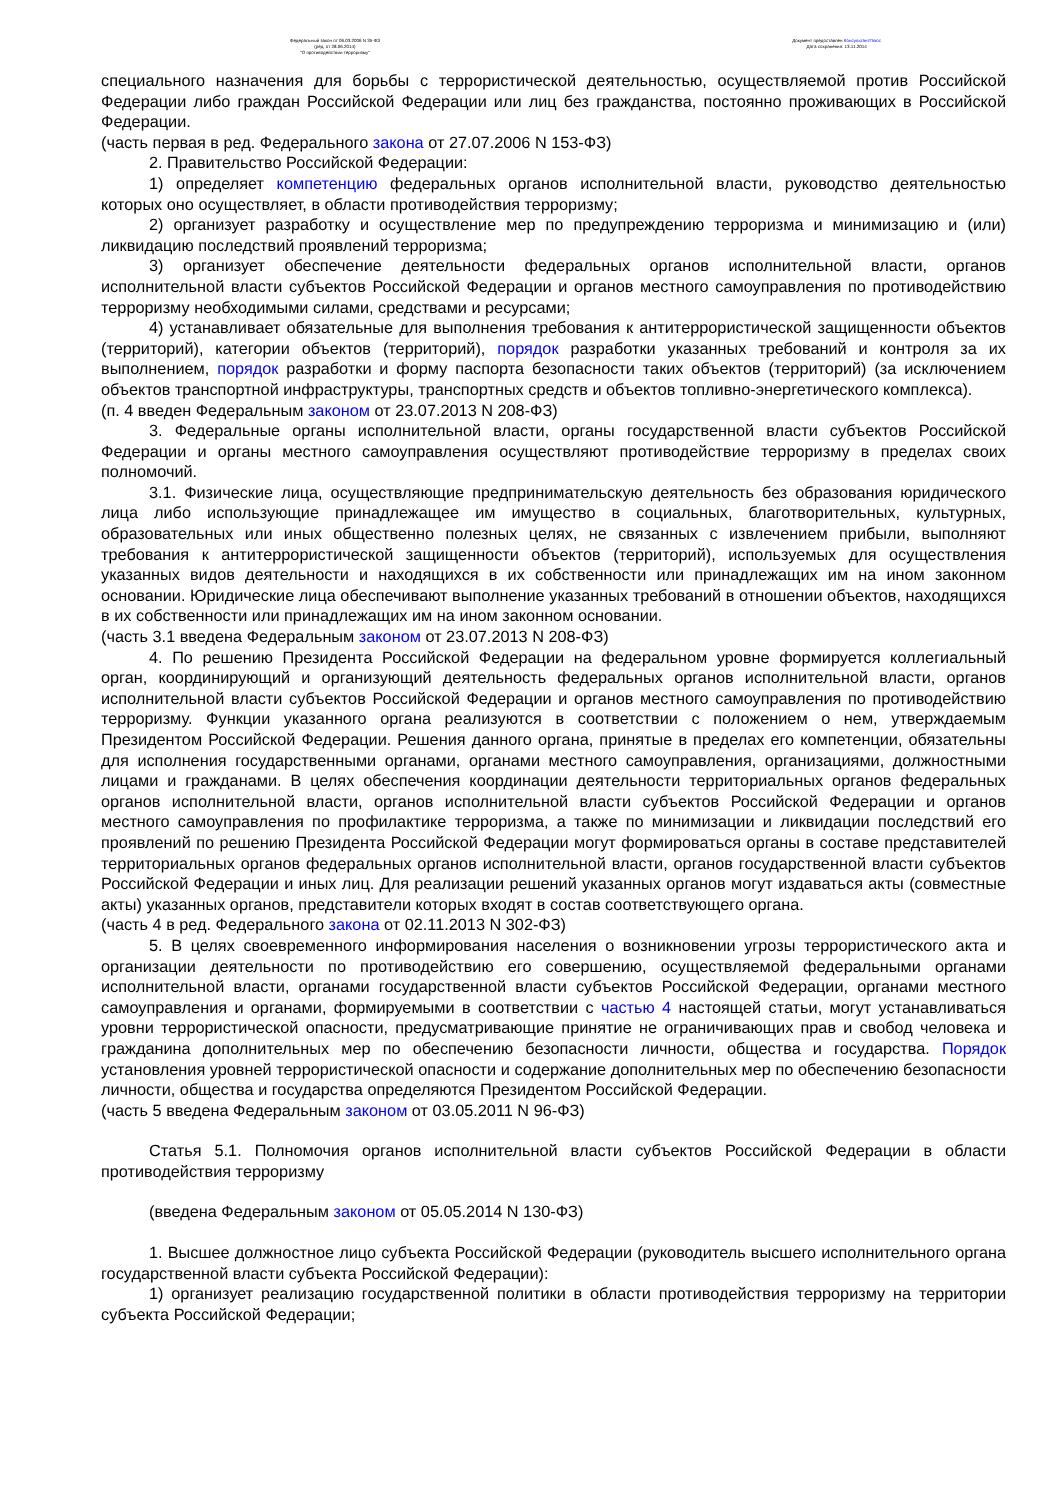Федеральный закон от 06.03.2006 N 35-ФЗ
(ред. от 28.06.2014)
"О противодействии терроризму"
Документ предоставлен КонсультантПлюс
Дата сохранения: 13.11.2014
специального назначения для борьбы с террористической деятельностью, осуществляемой против Российской Федерации либо граждан Российской Федерации или лиц без гражданства, постоянно проживающих в Российской Федерации.
(часть первая в ред. Федерального закона от 27.07.2006 N 153-ФЗ)
2. Правительство Российской Федерации:
1) определяет компетенцию федеральных органов исполнительной власти, руководство деятельностью которых оно осуществляет, в области противодействия терроризму;
2) организует разработку и осуществление мер по предупреждению терроризма и минимизацию и (или) ликвидацию последствий проявлений терроризма;
3) организует обеспечение деятельности федеральных органов исполнительной власти, органов исполнительной власти субъектов Российской Федерации и органов местного самоуправления по противодействию терроризму необходимыми силами, средствами и ресурсами;
4) устанавливает обязательные для выполнения требования к антитеррористической защищенности объектов (территорий), категории объектов (территорий), порядок разработки указанных требований и контроля за их выполнением, порядок разработки и форму паспорта безопасности таких объектов (территорий) (за исключением объектов транспортной инфраструктуры, транспортных средств и объектов топливно-энергетического комплекса).
(п. 4 введен Федеральным законом от 23.07.2013 N 208-ФЗ)
3. Федеральные органы исполнительной власти, органы государственной власти субъектов Российской Федерации и органы местного самоуправления осуществляют противодействие терроризму в пределах своих полномочий.
3.1. Физические лица, осуществляющие предпринимательскую деятельность без образования юридического лица либо использующие принадлежащее им имущество в социальных, благотворительных, культурных, образовательных или иных общественно полезных целях, не связанных с извлечением прибыли, выполняют требования к антитеррористической защищенности объектов (территорий), используемых для осуществления указанных видов деятельности и находящихся в их собственности или принадлежащих им на ином законном основании. Юридические лица обеспечивают выполнение указанных требований в отношении объектов, находящихся в их собственности или принадлежащих им на ином законном основании.
(часть 3.1 введена Федеральным законом от 23.07.2013 N 208-ФЗ)
4. По решению Президента Российской Федерации на федеральном уровне формируется коллегиальный орган, координирующий и организующий деятельность федеральных органов исполнительной власти, органов исполнительной власти субъектов Российской Федерации и органов местного самоуправления по противодействию терроризму. Функции указанного органа реализуются в соответствии с положением о нем, утверждаемым Президентом Российской Федерации. Решения данного органа, принятые в пределах его компетенции, обязательны для исполнения государственными органами, органами местного самоуправления, организациями, должностными лицами и гражданами. В целях обеспечения координации деятельности территориальных органов федеральных органов исполнительной власти, органов исполнительной власти субъектов Российской Федерации и органов местного самоуправления по профилактике терроризма, а также по минимизации и ликвидации последствий его проявлений по решению Президента Российской Федерации могут формироваться органы в составе представителей территориальных органов федеральных органов исполнительной власти, органов государственной власти субъектов Российской Федерации и иных лиц. Для реализации решений указанных органов могут издаваться акты (совместные акты) указанных органов, представители которых входят в состав соответствующего органа.
(часть 4 в ред. Федерального закона от 02.11.2013 N 302-ФЗ)
5. В целях своевременного информирования населения о возникновении угрозы террористического акта и организации деятельности по противодействию его совершению, осуществляемой федеральными органами исполнительной власти, органами государственной власти субъектов Российской Федерации, органами местного самоуправления и органами, формируемыми в соответствии с частью 4 настоящей статьи, могут устанавливаться уровни террористической опасности, предусматривающие принятие не ограничивающих прав и свобод человека и гражданина дополнительных мер по обеспечению безопасности личности, общества и государства. Порядок установления уровней террористической опасности и содержание дополнительных мер по обеспечению безопасности личности, общества и государства определяются Президентом Российской Федерации.
(часть 5 введена Федеральным законом от 03.05.2011 N 96-ФЗ)
Статья 5.1. Полномочия органов исполнительной власти субъектов Российской Федерации в области противодействия терроризму
(введена Федеральным законом от 05.05.2014 N 130-ФЗ)
1. Высшее должностное лицо субъекта Российской Федерации (руководитель высшего исполнительного органа государственной власти субъекта Российской Федерации):
1) организует реализацию государственной политики в области противодействия терроризму на территории субъекта Российской Федерации;